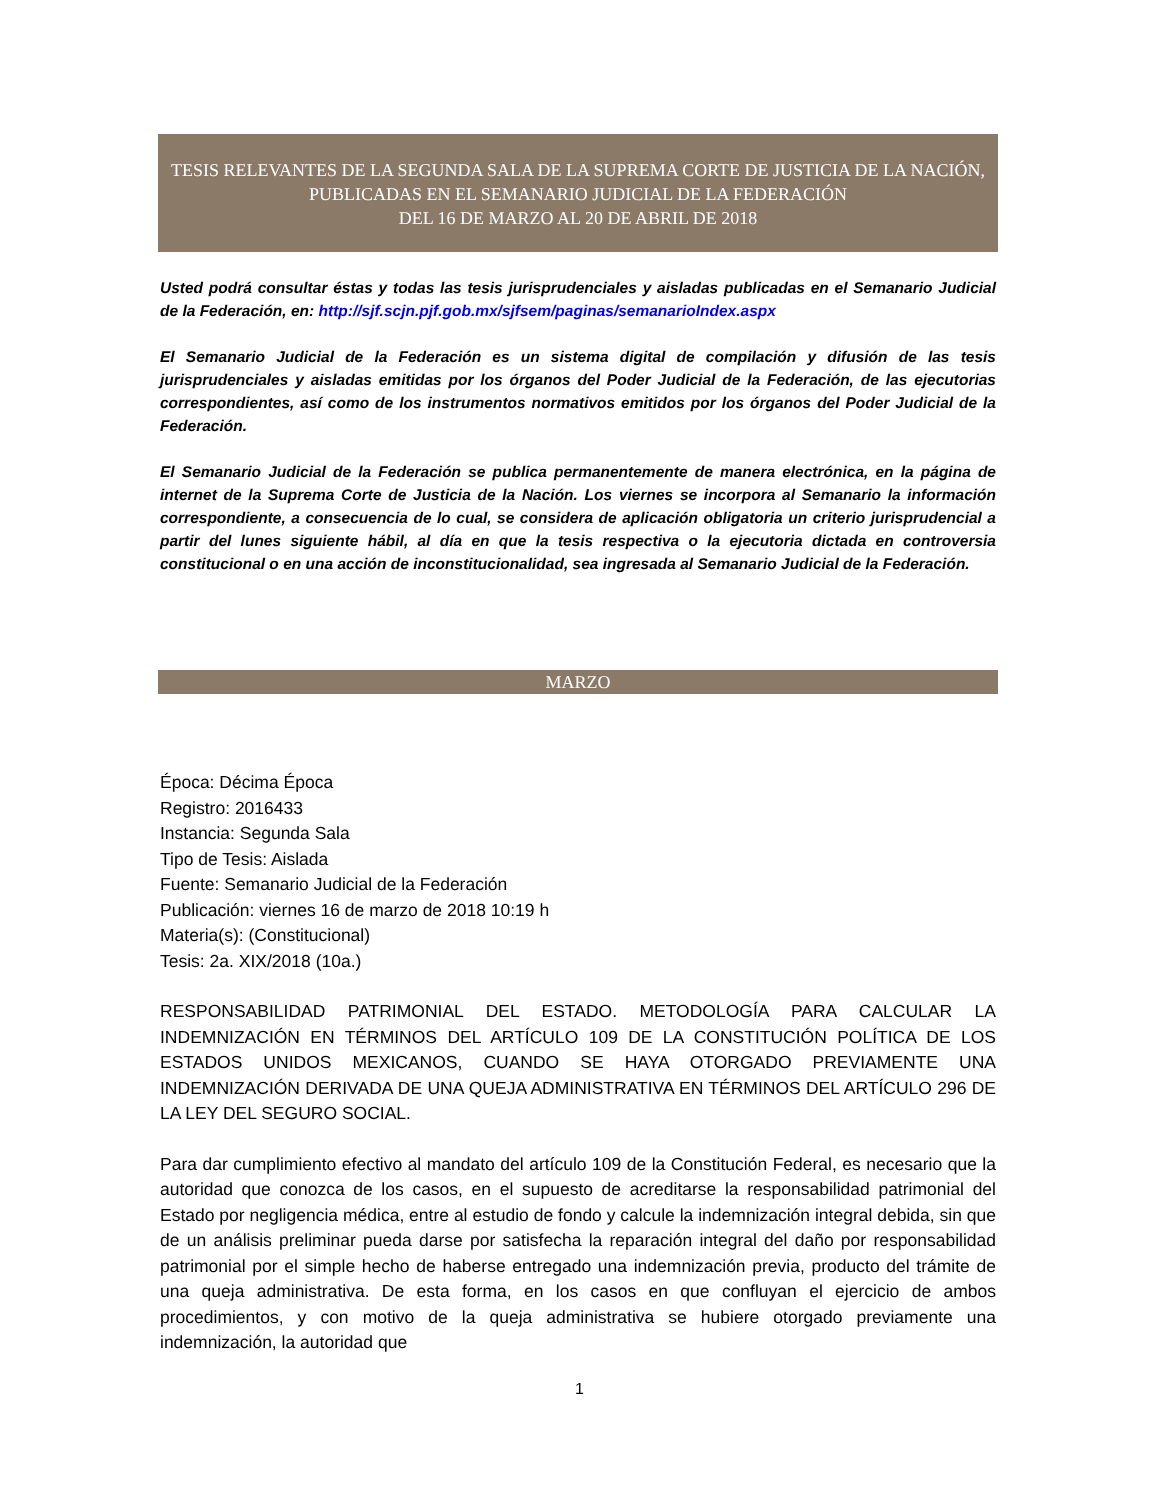TESIS RELEVANTES DE LA SEGUNDA SALA DE LA SUPREMA CORTE DE JUSTICIA DE LA NACIÓN,
PUBLICADAS EN EL SEMANARIO JUDICIAL DE LA FEDERACIÓN
DEL 16 DE MARZO AL 20 DE ABRIL DE 2018
Usted podrá consultar éstas y todas las tesis jurisprudenciales y aisladas publicadas en el Semanario Judicial de la Federación, en: http://sjf.scjn.pjf.gob.mx/sjfsem/paginas/semanarioIndex.aspx
El Semanario Judicial de la Federación es un sistema digital de compilación y difusión de las tesis jurisprudenciales y aisladas emitidas por los órganos del Poder Judicial de la Federación, de las ejecutorias correspondientes, así como de los instrumentos normativos emitidos por los órganos del Poder Judicial de la Federación.
El Semanario Judicial de la Federación se publica permanentemente de manera electrónica, en la página de internet de la Suprema Corte de Justicia de la Nación. Los viernes se incorpora al Semanario la información correspondiente, a consecuencia de lo cual, se considera de aplicación obligatoria un criterio jurisprudencial a partir del lunes siguiente hábil, al día en que la tesis respectiva o la ejecutoria dictada en controversia constitucional o en una acción de inconstitucionalidad, sea ingresada al Semanario Judicial de la Federación.
MARZO
Época: Décima Época
Registro: 2016433
Instancia: Segunda Sala
Tipo de Tesis: Aislada
Fuente: Semanario Judicial de la Federación
Publicación: viernes 16 de marzo de 2018 10:19 h
Materia(s): (Constitucional)
Tesis: 2a. XIX/2018 (10a.)
RESPONSABILIDAD PATRIMONIAL DEL ESTADO. METODOLOGÍA PARA CALCULAR LA INDEMNIZACIÓN EN TÉRMINOS DEL ARTÍCULO 109 DE LA CONSTITUCIÓN POLÍTICA DE LOS ESTADOS UNIDOS MEXICANOS, CUANDO SE HAYA OTORGADO PREVIAMENTE UNA INDEMNIZACIÓN DERIVADA DE UNA QUEJA ADMINISTRATIVA EN TÉRMINOS DEL ARTÍCULO 296 DE LA LEY DEL SEGURO SOCIAL.
Para dar cumplimiento efectivo al mandato del artículo 109 de la Constitución Federal, es necesario que la autoridad que conozca de los casos, en el supuesto de acreditarse la responsabilidad patrimonial del Estado por negligencia médica, entre al estudio de fondo y calcule la indemnización integral debida, sin que de un análisis preliminar pueda darse por satisfecha la reparación integral del daño por responsabilidad patrimonial por el simple hecho de haberse entregado una indemnización previa, producto del trámite de una queja administrativa. De esta forma, en los casos en que confluyan el ejercicio de ambos procedimientos, y con motivo de la queja administrativa se hubiere otorgado previamente una indemnización, la autoridad que
1